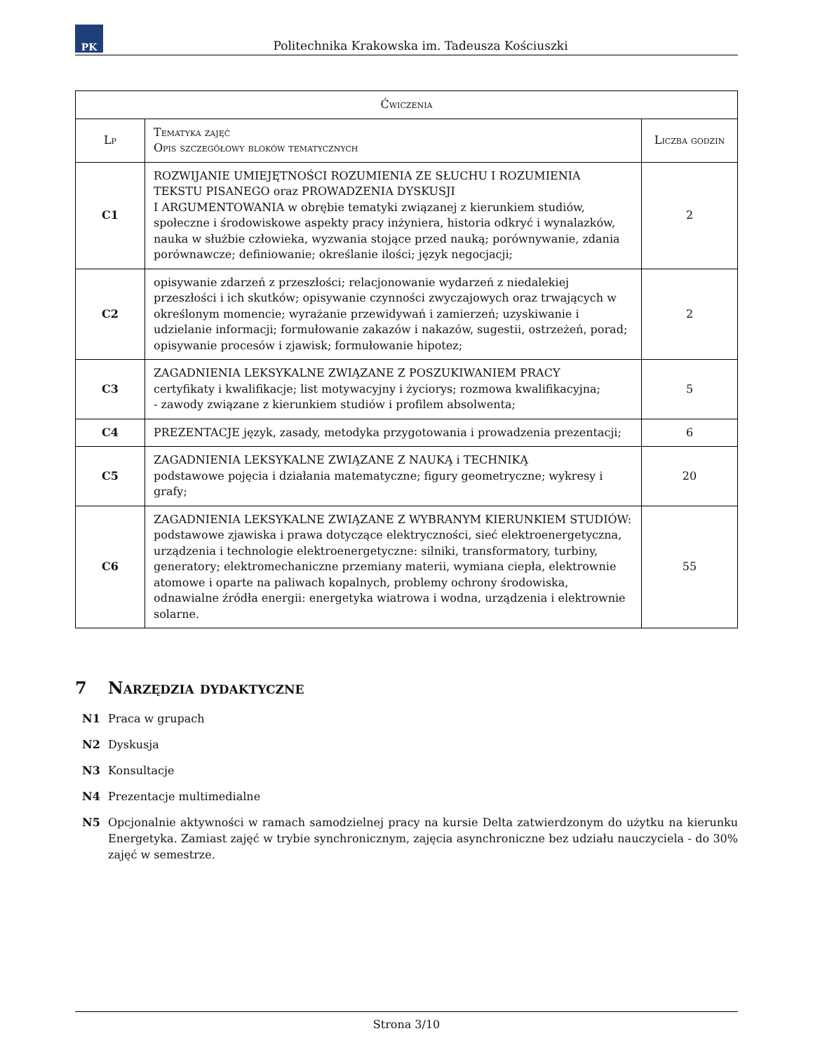PK
Politechnika Krakowska im. Tadeusza Kościuszki
| Ćwiczenia | | |
| --- | --- | --- |
| Lp | Tematyka zajęć Opis szczegółowy bloków tematycznych | Liczba godzin |
| C1 | ROZWIJANIE UMIEJĘTNOŚCI ROZUMIENIA ZE SŁUCHU I ROZUMIENIA TEKSTU PISANEGO oraz PROWADZENIA DYSKUSJI I ARGUMENTOWANIA w obrębie tematyki związanej z kierunkiem studiów, społeczne i środowiskowe aspekty pracy inżyniera, historia odkryć i wynalazków, nauka w służbie człowieka, wyzwania stojące przed nauką; porównywanie, zdania porównawcze; definiowanie; określanie ilości; język negocjacji; | 2 |
| C2 | opisywanie zdarzeń z przeszłości; relacjonowanie wydarzeń z niedalekiej przeszłości i ich skutków; opisywanie czynności zwyczajowych oraz trwających w określonym momencie; wyrażanie przewidywań i zamierzeń; uzyskiwanie i udzielanie informacji; formułowanie zakazów i nakazów, sugestii, ostrzeżeń, porad; opisywanie procesów i zjawisk; formułowanie hipotez; | 2 |
| C3 | ZAGADNIENIA LEKSYKALNE ZWIĄZANE Z POSZUKIWANIEM PRACY certyfikaty i kwalifikacje; list motywacyjny i życiorys; rozmowa kwalifikacyjna; - zawody związane z kierunkiem studiów i profilem absolwenta; | 5 |
| C4 | PREZENTACJE język, zasady, metodyka przygotowania i prowadzenia prezentacji; | 6 |
| C5 | ZAGADNIENIA LEKSYKALNE ZWIĄZANE Z NAUKĄ i TECHNIKĄ podstawowe pojęcia i działania matematyczne; figury geometryczne; wykresy i grafy; | 20 |
| C6 | ZAGADNIENIA LEKSYKALNE ZWIĄZANE Z WYBRANYM KIERUNKIEM STUDIÓW: podstawowe zjawiska i prawa dotyczące elektryczności, sieć elektroenergetyczna, urządzenia i technologie elektroenergetyczne: silniki, transformatory, turbiny, generatory; elektromechaniczne przemiany materii, wymiana ciepła, elektrownie atomowe i oparte na paliwach kopalnych, problemy ochrony środowiska, odnawialne źródła energii: energetyka wiatrowa i wodna, urządzenia i elektrownie solarne. | 55 |
7 Narzędzia dydaktyczne
N1 Praca w grupach
N2 Dyskusja
N3 Konsultacje
N4 Prezentacje multimedialne
N5 Opcjonalnie aktywności w ramach samodzielnej pracy na kursie Delta zatwierdzonym do użytku na kierunku Energetyka. Zamiast zajęć w trybie synchronicznym, zajęcia asynchroniczne bez udziału nauczyciela - do 30% zajęć w semestrze.
Strona 3/10